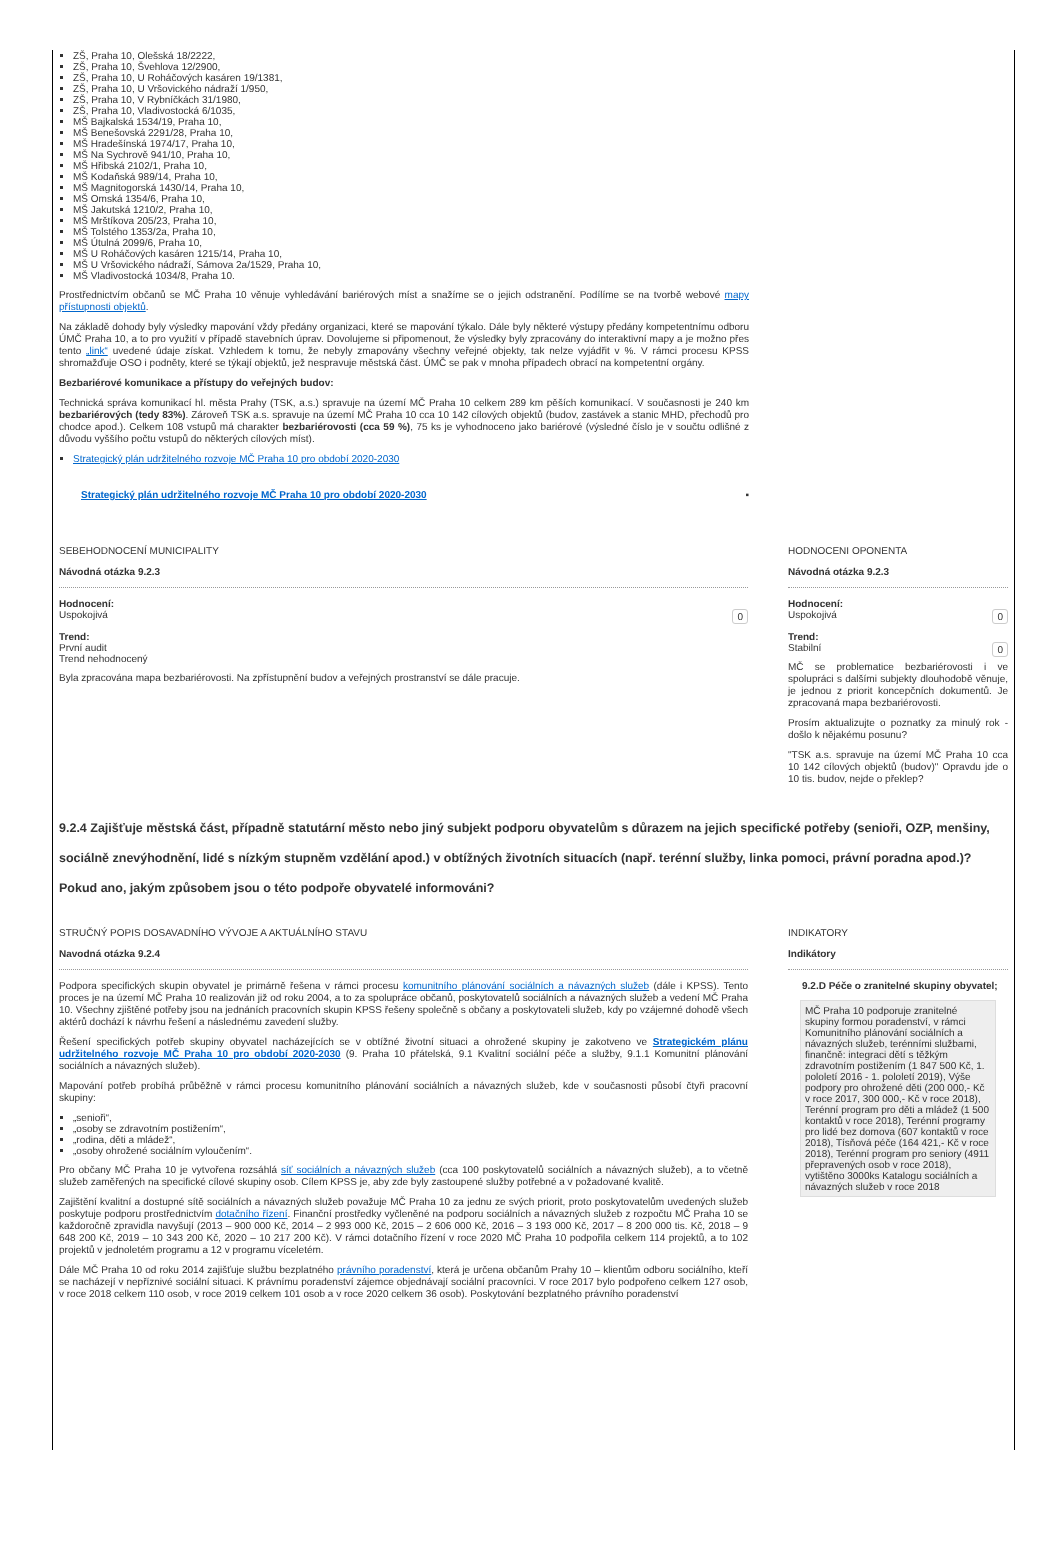ZŠ, Praha 10, Olešská 18/2222,
ZŠ, Praha 10, Švehlova 12/2900,
ZŠ, Praha 10, U Roháčových kasáren 19/1381,
ZŠ, Praha 10, U Vršovického nádraží 1/950,
ZŠ, Praha 10, V Rybníčkách 31/1980,
ZŠ, Praha 10, Vladivostocká 6/1035,
MŠ Bajkalská 1534/19, Praha 10,
MŠ Benešovská 2291/28, Praha 10,
MŠ Hradešínská 1974/17, Praha 10,
MŠ Na Sychrově 941/10, Praha 10,
MŠ Hřibská 2102/1, Praha 10,
MŠ Kodaňská 989/14, Praha 10,
MŠ Magnitogorská 1430/14, Praha 10,
MŠ Omská 1354/6, Praha 10,
MŠ Jakutská 1210/2, Praha 10,
MŠ Mrštíkova 205/23, Praha 10,
MŠ Tolstého 1353/2a, Praha 10,
MŠ Útulná 2099/6, Praha 10,
MŠ U Roháčových kasáren 1215/14, Praha 10,
MŠ U Vršovického nádraží, Sámova 2a/1529, Praha 10,
MŠ Vladivostocká 1034/8, Praha 10.
Prostřednictvím občanů se MČ Praha 10 věnuje vyhledávání bariérových míst a snažíme se o jejich odstranění. Podílíme se na tvorbě webové mapy přístupnosti objektů.
Na základě dohody byly výsledky mapování vždy předány organizaci, které se mapování týkalo. Dále byly některé výstupy předány kompetentnímu odboru ÚMČ Praha 10, a to pro využití v případě stavebních úprav. Dovolujeme si připomenout, že výsledky byly zpracovány do interaktivní mapy a je možno přes tento „link“ uvedené údaje získat. Vzhledem k tomu, že nebyly zmapovány všechny veřejné objekty, tak nelze vyjádřit v %. V rámci procesu KPSS shromažďuje OSO i podněty, které se týkají objektů, jež nespravuje městská část. ÚMČ se pak v mnoha případech obrací na kompetentní orgány.
Bezbariérové komunikace a přístupy do veřejných budov:
Technická správa komunikací hl. města Prahy (TSK, a.s.) spravuje na území MČ Praha 10 celkem 289 km pěších komunikací. V současnosti je 240 km bezbariérových (tedy 83%). Zároveň TSK a.s. spravuje na území MČ Praha 10 cca 10 142 cílových objektů (budov, zastávek a stanic MHD, přechodů pro chodce apod.). Celkem 108 vstupů má charakter bezbariérovosti (cca 59 %), 75 ks je vyhodnoceno jako bariérové (výsledné číslo je v součtu odlišné z důvodu vyššího počtu vstupů do některých cílových míst).
Strategický plán udržitelného rozvoje MČ Praha 10 pro období 2020-2030
Strategický plán udržitelného rozvoje MČ Praha 10 pro období 2020-2030 ▪
SEBEHODNOCENÍ MUNICIPALITY
Návodná otázka 9.2.3
Hodnocení:
0 Uspokojivá
Trend:
První audit
Trend nehodnocený
Byla zpracována mapa bezbariérovosti. Na zpřístupnění budov a veřejných prostranství se dále pracuje.
HODNOCENI OPONENTA
Návodná otázka 9.2.3
Hodnocení:
0 Uspokojivá
Trend:
0 Stabilní
MČ se problematice bezbariérovosti i ve spolupráci s dalšími subjekty dlouhodobě věnuje, je jednou z priorit koncepčních dokumentů. Je zpracovaná mapa bezbariérovosti.
Prosím aktualizujte o poznatky za minulý rok - došlo k nějakému posunu?
"TSK a.s. spravuje na území MČ Praha 10 cca 10 142 cílových objektů (budov)" Opravdu jde o 10 tis. budov, nejde o překlep?
9.2.4 Zajišťuje městská část, případně statutární město nebo jiný subjekt podporu obyvatelům s důrazem na jejich specifické potřeby (senioři, OZP, menšiny, sociálně znevýhodnění, lidé s nízkým stupněm vzdělání apod.) v obtížných životních situacích (např. terénní služby, linka pomoci, právní poradna apod.)? Pokud ano, jakým způsobem jsou o této podpoře obyvatelé informováni?
STRUČNÝ POPIS DOSAVADNÍHO VÝVOJE A AKTUÁLNÍHO STAVU
Navodná otázka 9.2.4
Podpora specifických skupin obyvatel je primárně řešena v rámci procesu komunitního plánování sociálních a návazných služeb (dále i KPSS). Tento proces je na území MČ Praha 10 realizován již od roku 2004, a to za spolupráce občanů, poskytovatelů sociálních a návazných služeb a vedení MČ Praha 10. Všechny zjištěné potřeby jsou na jednáních pracovních skupin KPSS řešeny společně s občany a poskytovateli služeb, kdy po vzájemné dohodě všech aktérů dochází k návrhu řešení a následnému zavedení služby.
Řešení specifických potřeb skupiny obyvatel nacházejících se v obtížné životní situaci a ohrožené skupiny je zakotveno ve Strategickém plánu udržitelného rozvoje MČ Praha 10 pro období 2020-2030 (9. Praha 10 přátelská, 9.1 Kvalitní sociální péče a služby, 9.1.1 Komunitní plánování sociálních a návazných služeb).
Mapování potřeb probíhá průběžně v rámci procesu komunitního plánování sociálních a návazných služeb, kde v současnosti působí čtyři pracovní skupiny:
„senioři“,
„osoby se zdravotním postižením“,
„rodina, děti a mládež“,
„osoby ohrožené sociálním vyloučením“.
Pro občany MČ Praha 10 je vytvořena rozsáhlá síť sociálních a návazných služeb (cca 100 poskytovatelů sociálních a návazných služeb), a to včetně služeb zaměřených na specifické cílové skupiny osob. Cílem KPSS je, aby zde byly zastoupené služby potřebné a v požadované kvalitě.
Zajištění kvalitní a dostupné sítě sociálních a návazných služeb považuje MČ Praha 10 za jednu ze svých priorit, proto poskytovatelům uvedených služeb poskytuje podporu prostřednictvím dotačního řízení. Finanční prostředky vyčleněné na podporu sociálních a návazných služeb z rozpočtu MČ Praha 10 se každoročně zpravidla navyšují (2013 – 900 000 Kč, 2014 – 2 993 000 Kč, 2015 – 2 606 000 Kč, 2016 – 3 193 000 Kč, 2017 – 8 200 000 tis. Kč, 2018 – 9 648 200 Kč, 2019 – 10 343 200 Kč, 2020 – 10 217 200 Kč). V rámci dotačního řízení v roce 2020 MČ Praha 10 podpořila celkem 114 projektů, a to 102 projektů v jednoletém programu a 12 v programu víceletém.
Dále MČ Praha 10 od roku 2014 zajišťuje službu bezplatného právního poradenství, která je určena občanům Prahy 10 – klientům odboru sociálního, kteří se nacházejí v nepříznivé sociální situaci. K právnímu poradenství zájemce objednávají sociální pracovníci. V roce 2017 bylo podpořeno celkem 127 osob, v roce 2018 celkem 110 osob, v roce 2019 celkem 101 osob a v roce 2020 celkem 36 osob). Poskytování bezplatného právního poradenství
INDIKATORY
Indikátory
9.2.D Péče o zranitelné skupiny obyvatel;
MČ Praha 10 podporuje zranitelné skupiny formou poradenství, v rámci Komunitního plánování sociálních a návazných služeb, terénními službami, finančně: integraci dětí s těžkým zdravotním postižením (1 847 500 Kč, 1. pololetí 2016 - 1. pololetí 2019), Výše podpory pro ohrožené děti (200 000,- Kč v roce 2017, 300 000,- Kč v roce 2018), Terénní program pro děti a mládež (1 500 kontaktů v roce 2018), Terénní programy pro lidé bez domova (607 kontaktů v roce 2018), Tísňová péče (164 421,- Kč v roce 2018), Terénní program pro seniory (4911 přepravených osob v roce 2018), vytištěno 3000ks Katalogu sociálních a návazných služeb v roce 2018